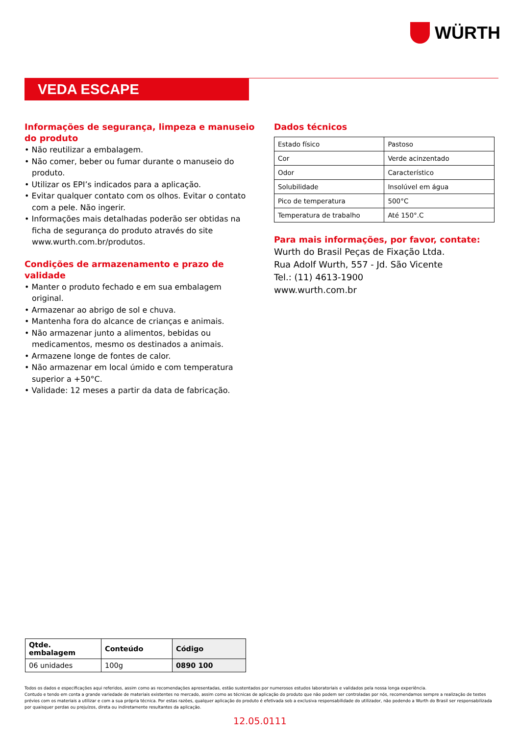WÜRTH
VEDA ESCAPE
Informações de segurança, limpeza e manuseio do produto
• Não reutilizar a embalagem.
• Não comer, beber ou fumar durante o manuseio do produto.
• Utilizar os EPI’s indicados para a aplicação.
• Evitar qualquer contato com os olhos. Evitar o contato com a pele. Não ingerir.
• Informações mais detalhadas poderão ser obtidas na ficha de segurança do produto através do site www.wurth.com.br/produtos.
Condições de armazenamento e prazo de validade
• Manter o produto fechado e em sua embalagem original.
• Armazenar ao abrigo de sol e chuva.
• Mantenha fora do alcance de crianças e animais.
• Não armazenar junto a alimentos, bebidas ou medicamentos, mesmo os destinados a animais.
• Armazene longe de fontes de calor.
• Não armazenar em local úmido e com temperatura superior a +50°C.
• Validade: 12 meses a partir da data de fabricação.
Dados técnicos
| Estado físico | Pastoso |
| Cor | Verde acinzentado |
| Odor | Característico |
| Solubilidade | Insolúvel em água |
| Pico de temperatura | 500°C |
| Temperatura de trabalho | Até 150°.C |
Para mais informações, por favor, contate:
Wurth do Brasil Peças de Fixação Ltda.
Rua Adolf Wurth, 557 - Jd. São Vicente
Tel.: (11) 4613-1900
www.wurth.com.br
| Qtde. embalagem | Conteúdo | Código |
| --- | --- | --- |
| 06 unidades | 100g | 0890 100 |
Todos os dados e especificações aqui referidos, assim como as recomendações apresentadas, estão sustentados por numerosos estudos laboratoriais e validados pela nossa longa experiência.
Contudo e tendo em conta a grande variedade de materiais existentes no mercado, assim como as técnicas de aplicação do produto que não podem ser controladas por nós, recomendamos sempre a realização de testes prévios com os materiais a utilizar e com a sua própria técnica. Por estas razões, qualquer aplicação do produto é efetivada sob a exclusiva responsabilidade do utilizador, não podendo a Wurth do Brasil ser responsabilizada por quaisquer perdas ou prejuízos, direta ou indiretamente resultantes da aplicação.
12.05.0111